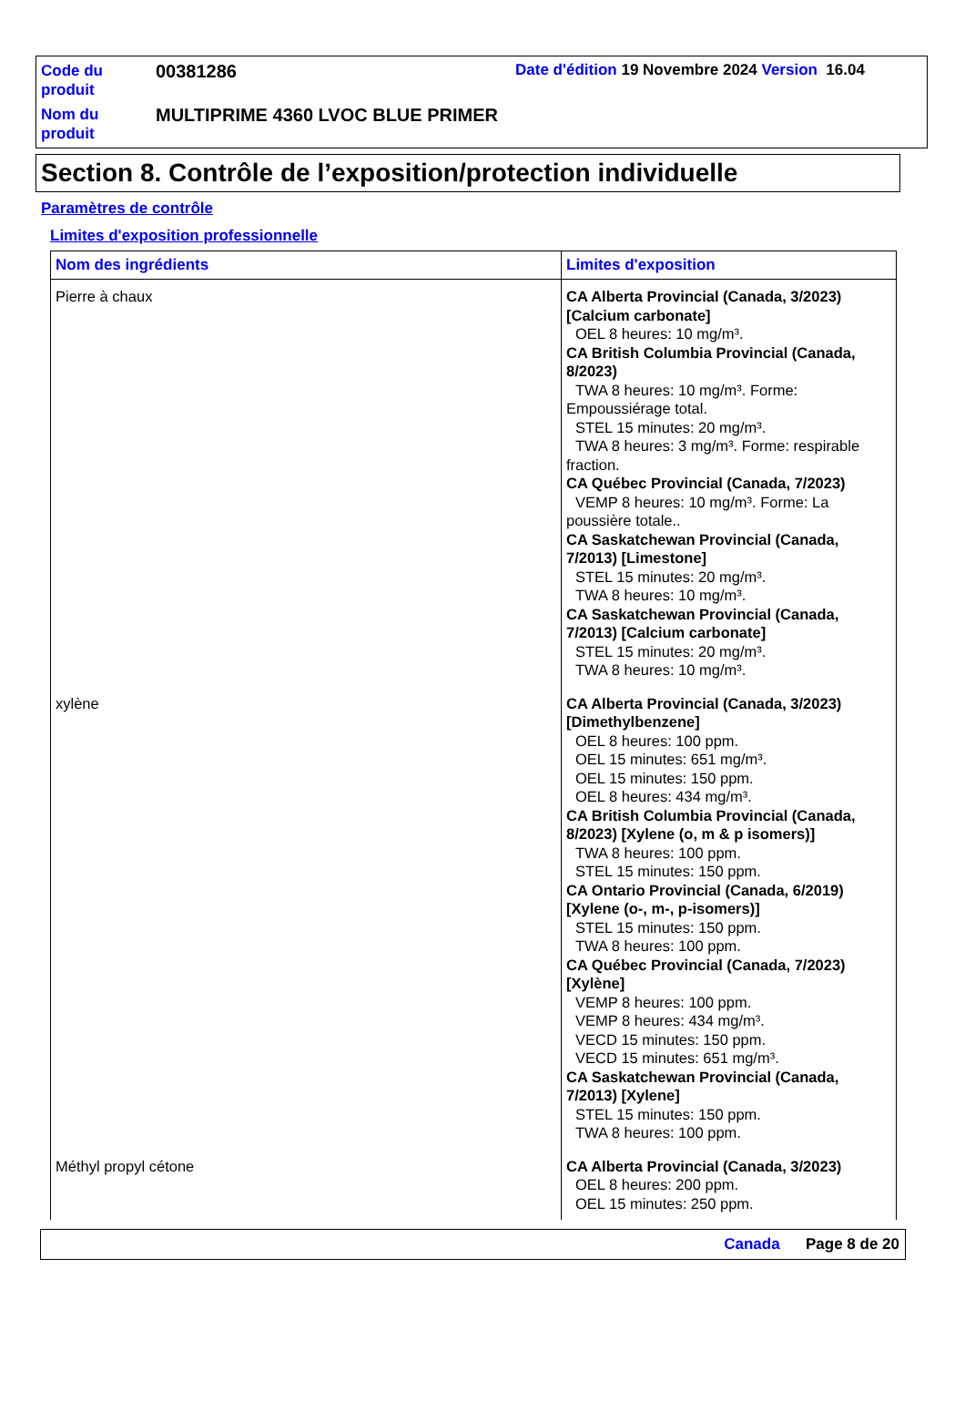Code du produit
00381286
Date d'édition 19 Novembre 2024 Version 16.04
Nom du produit
MULTIPRIME 4360 LVOC BLUE PRIMER
Section 8. Contrôle de l’exposition/protection individuelle
Paramètres de contrôle
Limites d'exposition professionnelle
| Nom des ingrédients | Limites d'exposition |
| --- | --- |
| Pierre à chaux | CA Alberta Provincial (Canada, 3/2023) [Calcium carbonate] OEL 8 heures: 10 mg/m³. CA British Columbia Provincial (Canada, 8/2023) TWA 8 heures: 10 mg/m³. Forme: Empoussiérage total. STEL 15 minutes: 20 mg/m³. TWA 8 heures: 3 mg/m³. Forme: respirable fraction. CA Québec Provincial (Canada, 7/2023) VEMP 8 heures: 10 mg/m³. Forme: La poussière totale.. CA Saskatchewan Provincial (Canada, 7/2013) [Limestone] STEL 15 minutes: 20 mg/m³. TWA 8 heures: 10 mg/m³. CA Saskatchewan Provincial (Canada, 7/2013) [Calcium carbonate] STEL 15 minutes: 20 mg/m³. TWA 8 heures: 10 mg/m³. |
| xylène | CA Alberta Provincial (Canada, 3/2023) [Dimethylbenzene] OEL 8 heures: 100 ppm. OEL 15 minutes: 651 mg/m³. OEL 15 minutes: 150 ppm. OEL 8 heures: 434 mg/m³. CA British Columbia Provincial (Canada, 8/2023) [Xylene (o, m & p isomers)] TWA 8 heures: 100 ppm. STEL 15 minutes: 150 ppm. CA Ontario Provincial (Canada, 6/2019) [Xylene (o-, m-, p-isomers)] STEL 15 minutes: 150 ppm. TWA 8 heures: 100 ppm. CA Québec Provincial (Canada, 7/2023) [Xylène] VEMP 8 heures: 100 ppm. VEMP 8 heures: 434 mg/m³. VECD 15 minutes: 150 ppm. VECD 15 minutes: 651 mg/m³. CA Saskatchewan Provincial (Canada, 7/2013) [Xylene] STEL 15 minutes: 150 ppm. TWA 8 heures: 100 ppm. |
| Méthyl propyl cétone | CA Alberta Provincial (Canada, 3/2023) OEL 8 heures: 200 ppm. OEL 15 minutes: 250 ppm. |
Canada Page 8 de 20